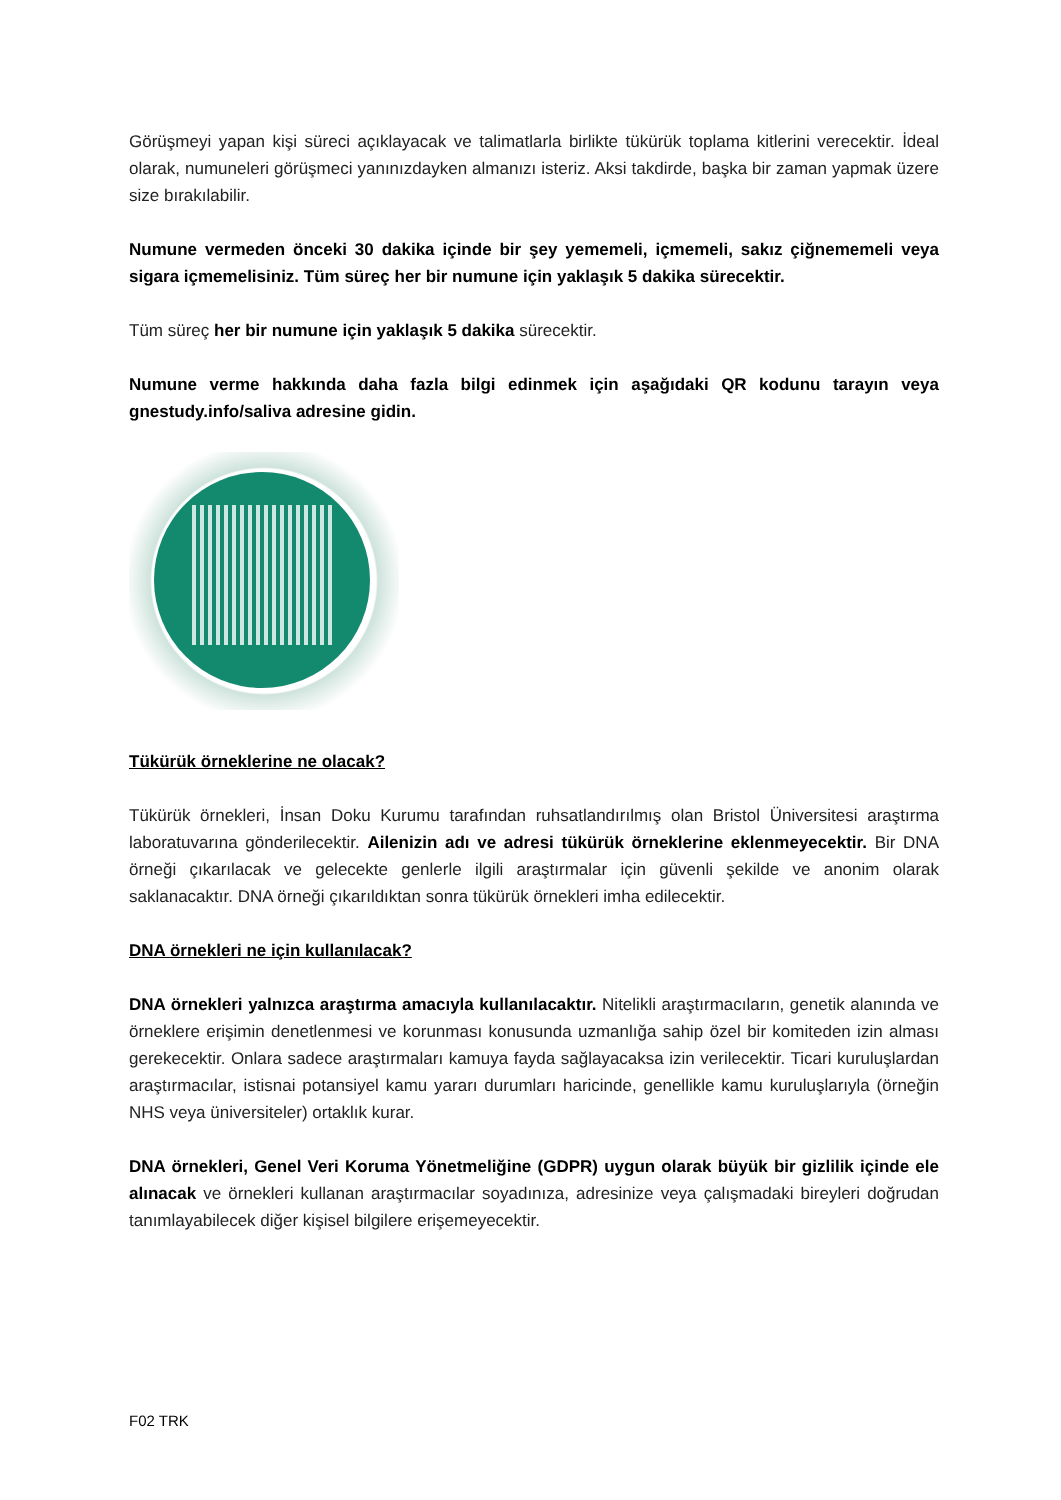Görüşmeyi yapan kişi süreci açıklayacak ve talimatlarla birlikte tükürük toplama kitlerini verecektir. İdeal olarak, numuneleri görüşmeci yanınızdayken almanızı isteriz. Aksi takdirde, başka bir zaman yapmak üzere size bırakılabilir.
Numune vermeden önceki 30 dakika içinde bir şey yememeli, içmemeli, sakız çiğnememeli veya sigara içmemelisiniz. Tüm süreç her bir numune için yaklaşık 5 dakika sürecektir.
Tüm süreç her bir numune için yaklaşık 5 dakika sürecektir.
Numune verme hakkında daha fazla bilgi edinmek için aşağıdaki QR kodunu tarayın veya gnestudy.info/saliva adresine gidin.
Tükürük örneklerine ne olacak?
Tükürük örnekleri, İnsan Doku Kurumu tarafından ruhsatlandırılmış olan Bristol Üniversitesi araştırma laboratuvarına gönderilecektir. Ailenizin adı ve adresi tükürük örneklerine eklenmeyecektir. Bir DNA örneği çıkarılacak ve gelecekte genlerle ilgili araştırmalar için güvenli şekilde ve anonim olarak saklanacaktır. DNA örneği çıkarıldıktan sonra tükürük örnekleri imha edilecektir.
DNA örnekleri ne için kullanılacak?
DNA örnekleri yalnızca araştırma amacıyla kullanılacaktır. Nitelikli araştırmacıların, genetik alanında ve örneklere erişimin denetlenmesi ve korunması konusunda uzmanlığa sahip özel bir komiteden izin alması gerekecektir. Onlara sadece araştırmaları kamuya fayda sağlayacaksa izin verilecektir. Ticari kuruluşlardan araştırmacılar, istisnai potansiyel kamu yararı durumları haricinde, genellikle kamu kuruluşlarıyla (örneğin NHS veya üniversiteler) ortaklık kurar.
DNA örnekleri, Genel Veri Koruma Yönetmeliğine (GDPR) uygun olarak büyük bir gizlilik içinde ele alınacak ve örnekleri kullanan araştırmacılar soyadınıza, adresinize veya çalışmadaki bireyleri doğrudan tanımlayabilecek diğer kişisel bilgilere erişemeyecektir.
F02 TRK